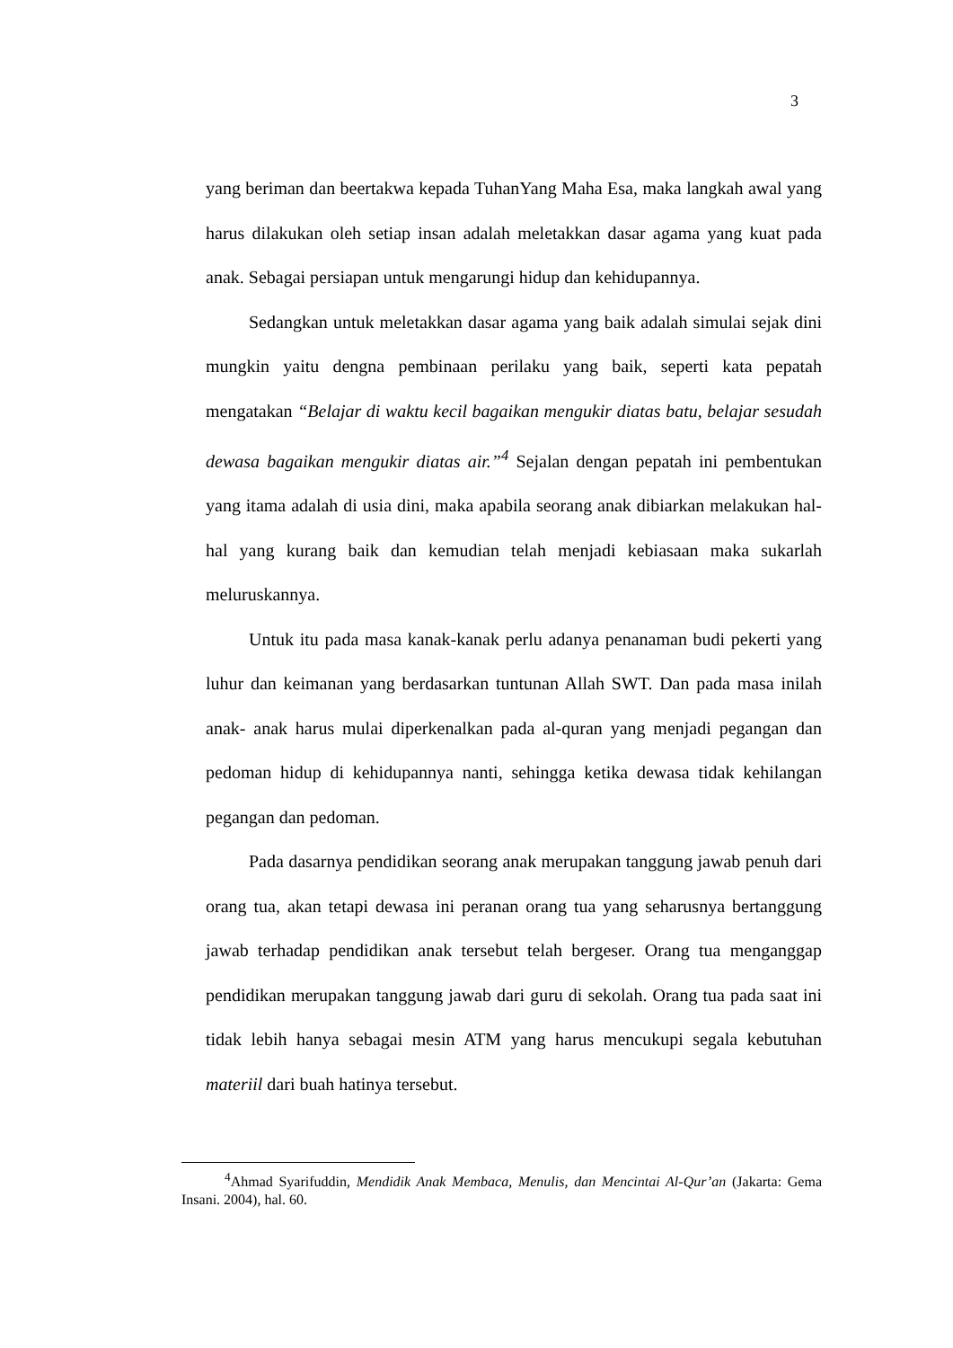3
yang beriman dan beertakwa kepada TuhanYang Maha Esa, maka langkah awal yang harus dilakukan oleh setiap insan adalah meletakkan dasar agama yang kuat pada anak. Sebagai persiapan untuk mengarungi hidup dan kehidupannya.
Sedangkan untuk meletakkan dasar agama yang baik adalah simulai sejak dini mungkin yaitu dengna pembinaan perilaku yang baik, seperti kata pepatah mengatakan “Belajar di waktu kecil bagaikan mengukir diatas batu, belajar sesudah dewasa bagaikan mengukir diatas air.”<sup>4</sup> Sejalan dengan pepatah ini pembentukan yang itama adalah di usia dini, maka apabila seorang anak dibiarkan melakukan hal-hal yang kurang baik dan kemudian telah menjadi kebiasaan maka sukarlah meluruskannya.
Untuk itu pada masa kanak-kanak perlu adanya penanaman budi pekerti yang luhur dan keimanan yang berdasarkan tuntunan Allah SWT. Dan pada masa inilah anak- anak harus mulai diperkenalkan pada al-quran yang menjadi pegangan dan pedoman hidup di kehidupannya nanti, sehingga ketika dewasa tidak kehilangan pegangan dan pedoman.
Pada dasarnya pendidikan seorang anak merupakan tanggung jawab penuh dari orang tua, akan tetapi dewasa ini peranan orang tua yang seharusnya bertanggung jawab terhadap pendidikan anak tersebut telah bergeser. Orang tua menganggap pendidikan merupakan tanggung jawab dari guru di sekolah. Orang tua pada saat ini tidak lebih hanya sebagai mesin ATM yang harus mencukupi segala kebutuhan materiil dari buah hatinya tersebut.
<sup>4</sup> Ahmad Syarifuddin, Mendidik Anak Membaca, Menulis, dan Mencintai Al-Qur’an (Jakarta: Gema Insani. 2004), hal. 60.